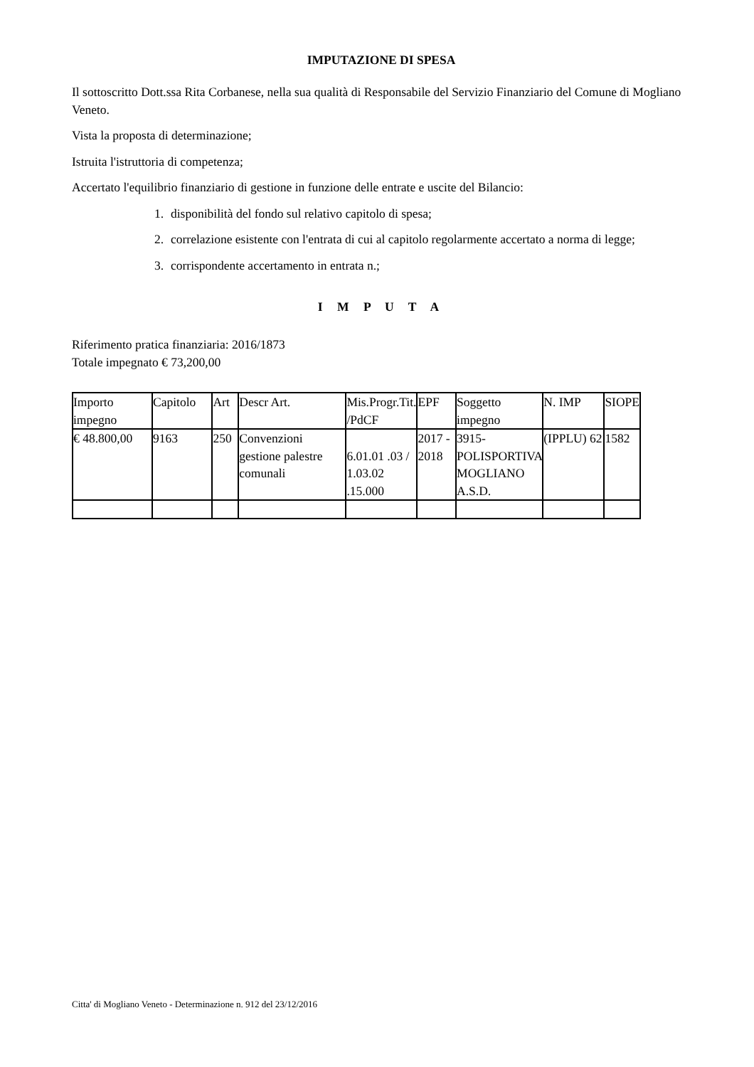IMPUTAZIONE DI SPESA
Il sottoscritto Dott.ssa Rita Corbanese, nella sua qualità di Responsabile del Servizio Finanziario del Comune di Mogliano Veneto.
Vista la proposta di determinazione;
Istruita l'istruttoria di competenza;
Accertato l'equilibrio finanziario di gestione in funzione delle entrate e uscite del Bilancio:
1. disponibilità del fondo sul relativo capitolo di spesa;
2. correlazione esistente con l'entrata di cui al capitolo regolarmente accertato a norma di legge;
3. corrispondente accertamento in entrata n.;
I M P U T A
Riferimento pratica finanziaria: 2016/1873
Totale impegnato € 73,200,00
| Importo impegno | Capitolo | Art | Descr Art. | Mis.Progr.Tit. /PdCF | EPF | Soggetto impegno | N. IMP | SIOPE |
| € 48.800,00 | 9163 | 250 | Convenzioni gestione palestre comunali | 6.01.01 .03 / 1.03.02 .15.000 | 2017 - 2018 | 3915-POLISPORTIVA MOGLIANO A.S.D. | (IPPLU) 62 | 1582 |
Citta' di Mogliano Veneto - Determinazione n. 912 del 23/12/2016